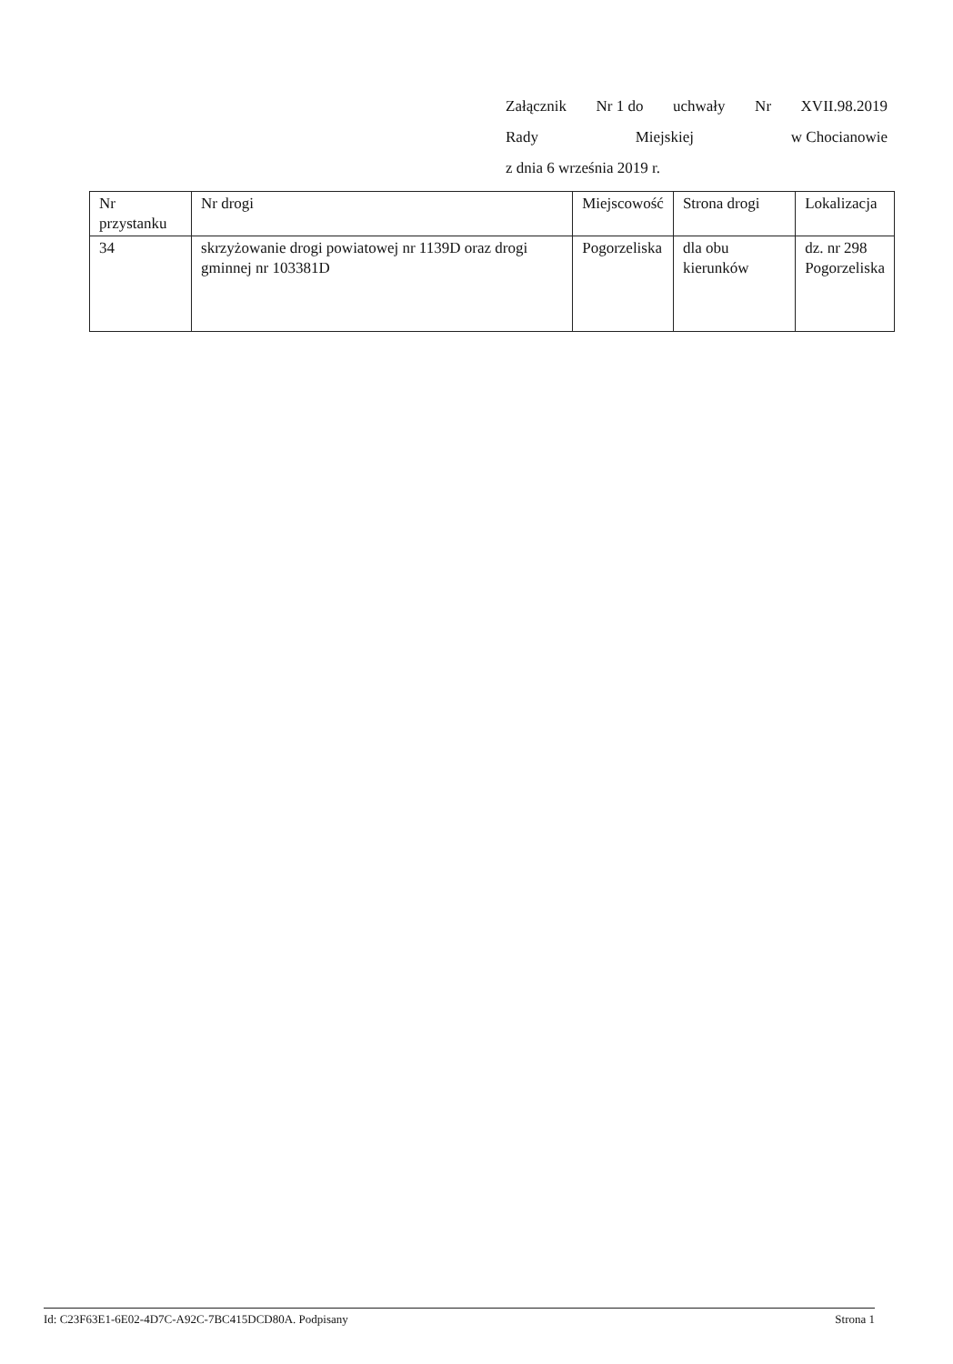Załącznik Nr 1 do uchwały Nr XVII.98.2019
Rady Miejskiej w Chocianowie
z dnia 6 września 2019 r.
| Nr przystanku | Nr drogi | Miejscowość | Strona drogi | Lokalizacja |
| --- | --- | --- | --- | --- |
| 34 | skrzyżowanie drogi powiatowej nr 1139D oraz drogi gminnej nr 103381D | Pogorzeliska | dla obu kierunków | dz. nr 298 Pogorzeliska |
Id: C23F63E1-6E02-4D7C-A92C-7BC415DCD80A. Podpisany Strona 1